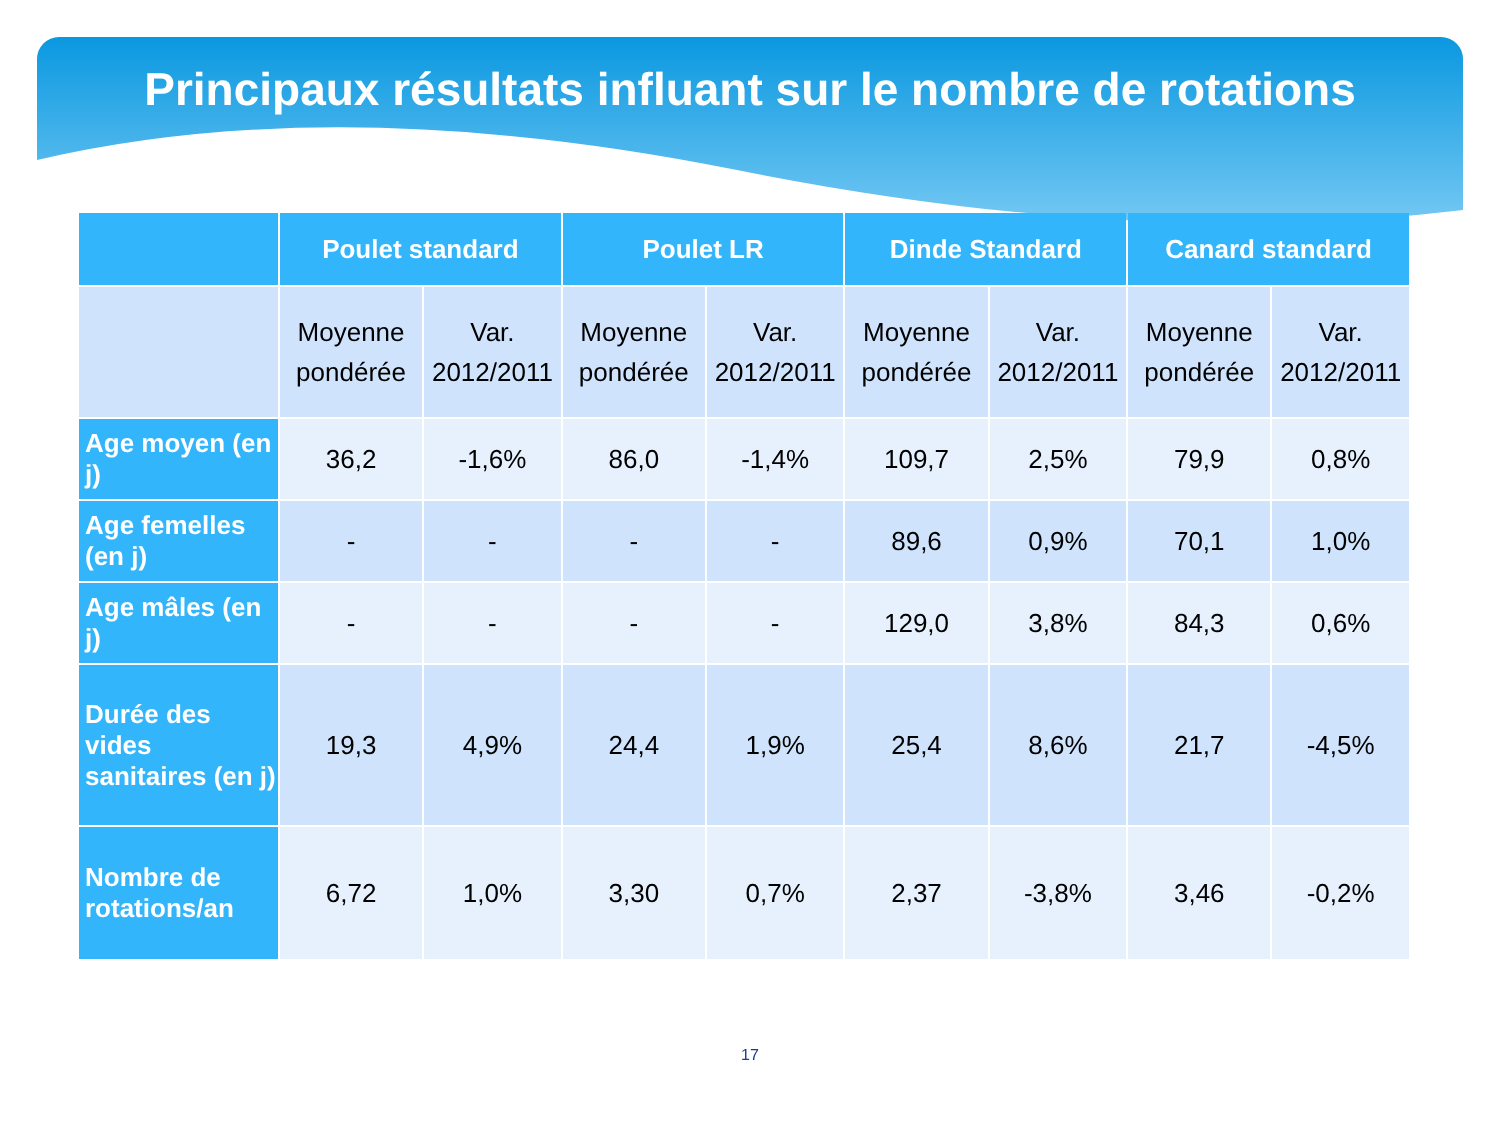Principaux résultats influant sur le nombre de rotations
| | Poulet standard | | Poulet LR | | Dinde Standard | | Canard standard | |
| --- | --- | --- | --- | --- | --- | --- | --- | --- |
| | Moyenne pondérée | Var. 2012/2011 | Moyenne pondérée | Var. 2012/2011 | Moyenne pondérée | Var. 2012/2011 | Moyenne pondérée | Var. 2012/2011 |
| Age moyen (en j) | 36,2 | -1,6% | 86,0 | -1,4% | 109,7 | 2,5% | 79,9 | 0,8% |
| Age femelles (en j) | - | - | - | - | 89,6 | 0,9% | 70,1 | 1,0% |
| Age mâles (en j) | - | - | - | - | 129,0 | 3,8% | 84,3 | 0,6% |
| Durée des vides sanitaires (en j) | 19,3 | 4,9% | 24,4 | 1,9% | 25,4 | 8,6% | 21,7 | -4,5% |
| Nombre de rotations/an | 6,72 | 1,0% | 3,30 | 0,7% | 2,37 | -3,8% | 3,46 | -0,2% |
17